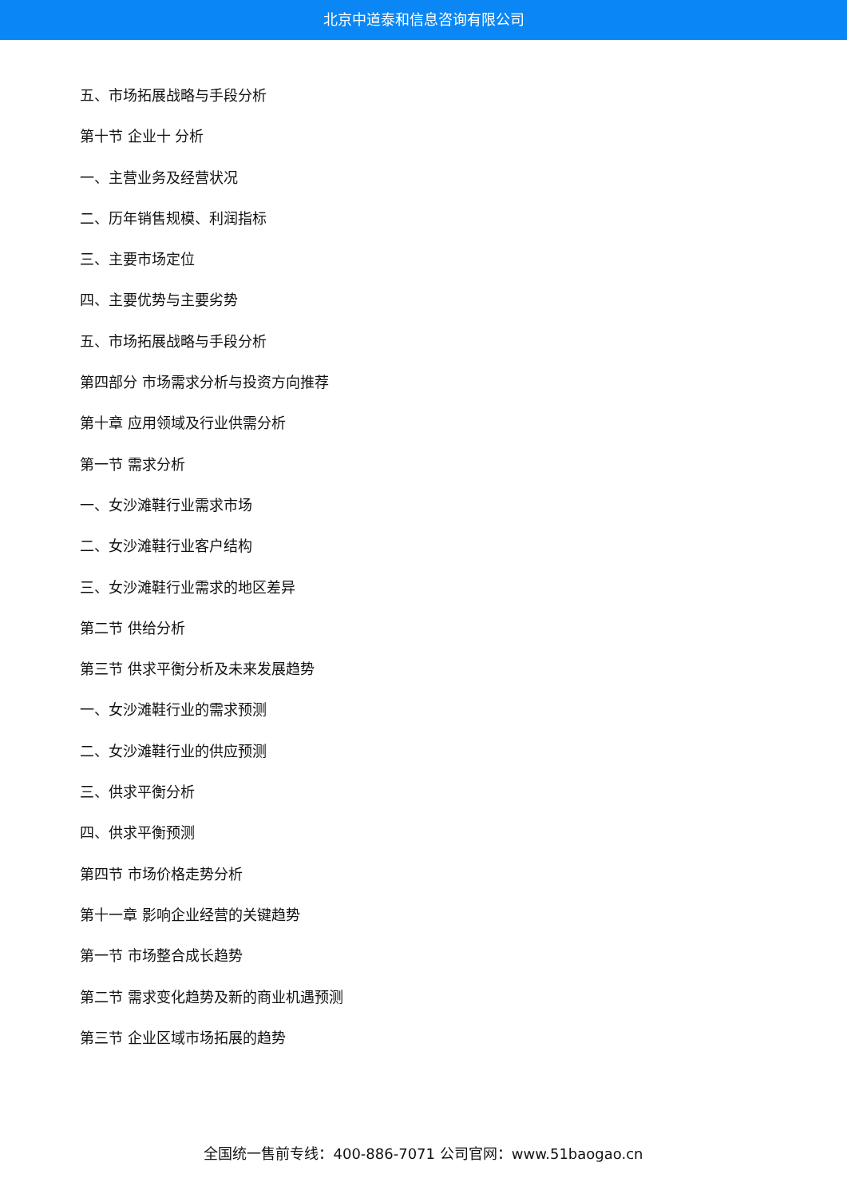北京中道泰和信息咨询有限公司
五、市场拓展战略与手段分析
第十节 企业十 分析
一、主营业务及经营状况
二、历年销售规模、利润指标
三、主要市场定位
四、主要优势与主要劣势
五、市场拓展战略与手段分析
第四部分 市场需求分析与投资方向推荐
第十章 应用领域及行业供需分析
第一节 需求分析
一、女沙滩鞋行业需求市场
二、女沙滩鞋行业客户结构
三、女沙滩鞋行业需求的地区差异
第二节 供给分析
第三节 供求平衡分析及未来发展趋势
一、女沙滩鞋行业的需求预测
二、女沙滩鞋行业的供应预测
三、供求平衡分析
四、供求平衡预测
第四节 市场价格走势分析
第十一章 影响企业经营的关键趋势
第一节 市场整合成长趋势
第二节 需求变化趋势及新的商业机遇预测
第三节 企业区域市场拓展的趋势
全国统一售前专线：400-886-7071 公司官网：www.51baogao.cn